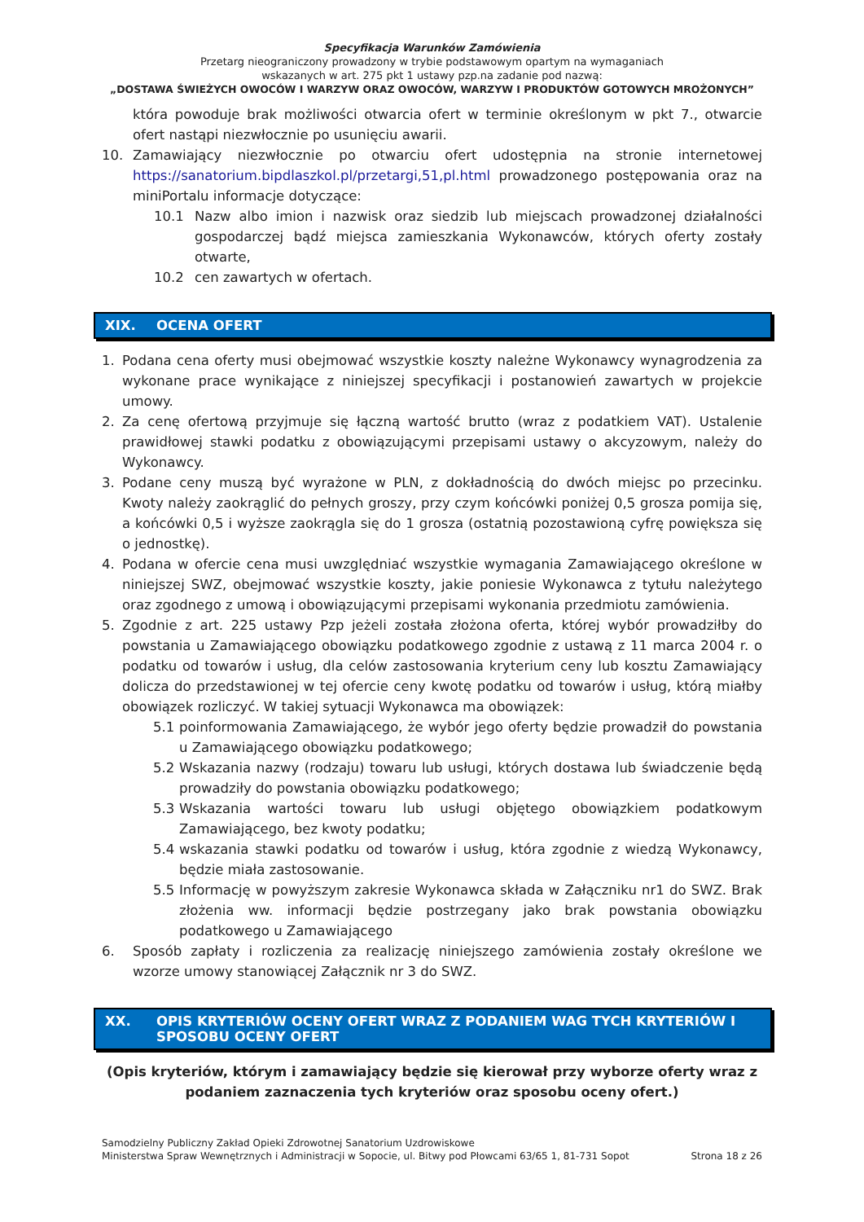Specyfikacja Warunków Zamówienia
Przetarg nieograniczony prowadzony w trybie podstawowym opartym na wymaganiach
wskazanych w art. 275 pkt 1 ustawy pzp.na zadanie pod nazwą:
„DOSTAWA ŚWIEŻYCH OWOCÓW I WARZYW ORAZ OWOCÓW, WARZYW I PRODUKTÓW GOTOWYCH MROŻONYCH”
która powoduje brak możliwości otwarcia ofert w terminie określonym w pkt 7., otwarcie ofert nastąpi niezwłocznie po usunięciu awarii.
10. Zamawiający niezwłocznie po otwarciu ofert udostępnia na stronie internetowej https://sanatorium.bipdlaszkol.pl/przetargi,51,pl.html prowadzonego postępowania oraz na miniPortalu informacje dotyczące:
10.1 Nazw albo imion i nazwisk oraz siedzib lub miejscach prowadzonej działalności gospodarczej bądź miejsca zamieszkania Wykonawców, których oferty zostały otwarte,
10.2 cen zawartych w ofertach.
XIX. OCENA OFERT
1. Podana cena oferty musi obejmować wszystkie koszty należne Wykonawcy wynagrodzenia za wykonane prace wynikające z niniejszej specyfikacji i postanowień zawartych w projekcie umowy.
2. Za cenę ofertową przyjmuje się łączną wartość brutto (wraz z podatkiem VAT). Ustalenie prawidłowej stawki podatku z obowiązującymi przepisami ustawy o akcyzowym, należy do Wykonawcy.
3. Podane ceny muszą być wyrażone w PLN, z dokładnością do dwóch miejsc po przecinku. Kwoty należy zaokrąglić do pełnych groszy, przy czym końcówki poniżej 0,5 grosza pomija się, a końcówki 0,5 i wyższe zaokrągla się do 1 grosza (ostatnią pozostawioną cyfrę powiększa się o jednostkę).
4. Podana w ofercie cena musi uwzględniać wszystkie wymagania Zamawiającego określone w niniejszej SWZ, obejmować wszystkie koszty, jakie poniesie Wykonawca z tytułu należytego oraz zgodnego z umową i obowiązującymi przepisami wykonania przedmiotu zamówienia.
5. Zgodnie z art. 225 ustawy Pzp jeżeli została złożona oferta, której wybór prowadziłby do powstania u Zamawiającego obowiązku podatkowego zgodnie z ustawą z 11 marca 2004 r. o podatku od towarów i usług, dla celów zastosowania kryterium ceny lub kosztu Zamawiający dolicza do przedstawionej w tej ofercie ceny kwotę podatku od towarów i usług, którą miałby obowiązek rozliczyć. W takiej sytuacji Wykonawca ma obowiązek:
5.1 poinformowania Zamawiającego, że wybór jego oferty będzie prowadził do powstania u Zamawiającego obowiązku podatkowego;
5.2 Wskazania nazwy (rodzaju) towaru lub usługi, których dostawa lub świadczenie będą prowadziły do powstania obowiązku podatkowego;
5.3 Wskazania wartości towaru lub usługi objętego obowiązkiem podatkowym Zamawiającego, bez kwoty podatku;
5.4 wskazania stawki podatku od towarów i usług, która zgodnie z wiedzą Wykonawcy, będzie miała zastosowanie.
5.5 Informację w powyższym zakresie Wykonawca składa w Załączniku nr1 do SWZ. Brak złożenia ww. informacji będzie postrzegany jako brak powstania obowiązku podatkowego u Zamawiającego
6. Sposób zapłaty i rozliczenia za realizację niniejszego zamówienia zostały określone we wzorze umowy stanowiącej Załącznik nr 3 do SWZ.
XX. OPIS KRYTERIÓW OCENY OFERT WRAZ Z PODANIEM WAG TYCH KRYTERIÓW I SPOSOBU OCENY OFERT
(Opis kryteriów, którym i zamawiający będzie się kierował przy wyborze oferty wraz z
podaniem zaznaczenia tych kryteriów oraz sposobu oceny ofert.)
Samodzielny Publiczny Zakład Opieki Zdrowotnej Sanatorium Uzdrowiskowe
Ministerstwa Spraw Wewnętrznych i Administracji w Sopocie, ul. Bitwy pod Płowcami 63/65 1, 81-731 Sopot Strona 18 z 26